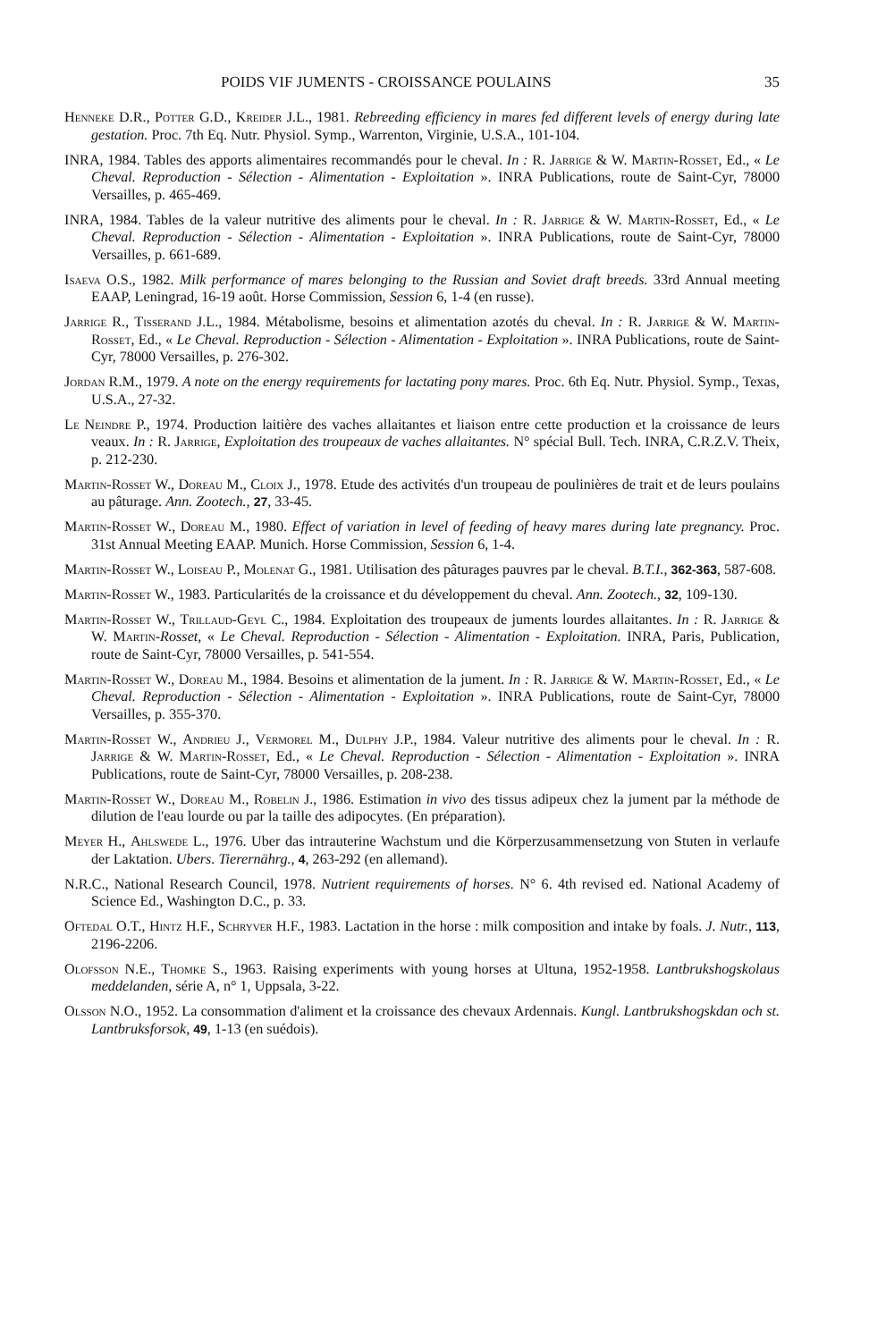POIDS VIF JUMENTS - CROISSANCE POULAINS 35
Henneke D.R., Potter G.D., Kreider J.L., 1981. Rebreeding efficiency in mares fed different levels of energy during late gestation. Proc. 7th Eq. Nutr. Physiol. Symp., Warrenton, Virginie, U.S.A., 101-104.
INRA, 1984. Tables des apports alimentaires recommandés pour le cheval. In : R. Jarrige & W. Martin-Rosset, Ed., « Le Cheval. Reproduction - Sélection - Alimentation - Exploitation ». INRA Publications, route de Saint-Cyr, 78000 Versailles, p. 465-469.
INRA, 1984. Tables de la valeur nutritive des aliments pour le cheval. In : R. Jarrige & W. Martin-Rosset, Ed., « Le Cheval. Reproduction - Sélection - Alimentation - Exploitation ». INRA Publications, route de Saint-Cyr, 78000 Versailles, p. 661-689.
Isaeva O.S., 1982. Milk performance of mares belonging to the Russian and Soviet draft breeds. 33rd Annual meeting EAAP, Leningrad, 16-19 août. Horse Commission, Session 6, 1-4 (en russe).
Jarrige R., Tisserand J.L., 1984. Métabolisme, besoins et alimentation azotés du cheval. In : R. Jarrige & W. Martin-Rosset, Ed., « Le Cheval. Reproduction - Sélection - Alimentation - Exploitation ». INRA Publications, route de Saint-Cyr, 78000 Versailles, p. 276-302.
Jordan R.M., 1979. A note on the energy requirements for lactating pony mares. Proc. 6th Eq. Nutr. Physiol. Symp., Texas, U.S.A., 27-32.
Le Neindre P., 1974. Production laitière des vaches allaitantes et liaison entre cette production et la croissance de leurs veaux. In : R. Jarrige, Exploitation des troupeaux de vaches allaitantes. N° spécial Bull. Tech. INRA, C.R.Z.V. Theix, p. 212-230.
Martin-Rosset W., Doreau M., Cloix J., 1978. Etude des activités d'un troupeau de poulinières de trait et de leurs poulains au pâturage. Ann. Zootech., 27, 33-45.
Martin-Rosset W., Doreau M., 1980. Effect of variation in level of feeding of heavy mares during late pregnancy. Proc. 31st Annual Meeting EAAP. Munich. Horse Commission, Session 6, 1-4.
Martin-Rosset W., Loiseau P., Molenat G., 1981. Utilisation des pâturages pauvres par le cheval. B.T.I., 362-363, 587-608.
Martin-Rosset W., 1983. Particularités de la croissance et du développement du cheval. Ann. Zootech., 32, 109-130.
Martin-Rosset W., Trillaud-Geyl C., 1984. Exploitation des troupeaux de juments lourdes allaitantes. In : R. Jarrige & W. Martin-Rosset, « Le Cheval. Reproduction - Sélection - Alimentation - Exploitation. INRA, Paris, Publication, route de Saint-Cyr, 78000 Versailles, p. 541-554.
Martin-Rosset W., Doreau M., 1984. Besoins et alimentation de la jument. In : R. Jarrige & W. Martin-Rosset, Ed., « Le Cheval. Reproduction - Sélection - Alimentation - Exploitation ». INRA Publications, route de Saint-Cyr, 78000 Versailles, p. 355-370.
Martin-Rosset W., Andrieu J., Vermorel M., Dulphy J.P., 1984. Valeur nutritive des aliments pour le cheval. In : R. Jarrige & W. Martin-Rosset, Ed., « Le Cheval. Reproduction - Sélection - Alimentation - Exploitation ». INRA Publications, route de Saint-Cyr, 78000 Versailles, p. 208-238.
Martin-Rosset W., Doreau M., Robelin J., 1986. Estimation in vivo des tissus adipeux chez la jument par la méthode de dilution de l'eau lourde ou par la taille des adipocytes. (En préparation).
Meyer H., Ahlswede L., 1976. Uber das intrauterine Wachstum und die Körperzusammensetzung von Stuten in verlaufe der Laktation. Ubers. Tierernährg., 4, 263-292 (en allemand).
N.R.C., National Research Council, 1978. Nutrient requirements of horses. N° 6. 4th revised ed. National Academy of Science Ed., Washington D.C., p. 33.
Oftedal O.T., Hintz H.F., Schryver H.F., 1983. Lactation in the horse : milk composition and intake by foals. J. Nutr., 113, 2196-2206.
Olofsson N.E., Thomke S., 1963. Raising experiments with young horses at Ultuna, 1952-1958. Lantbrukshogskolaus meddelanden, série A, n° 1, Uppsala, 3-22.
Olsson N.O., 1952. La consommation d'aliment et la croissance des chevaux Ardennais. Kungl. Lantbrukshogskdan och st. Lantbruksforsok, 49, 1-13 (en suédois).